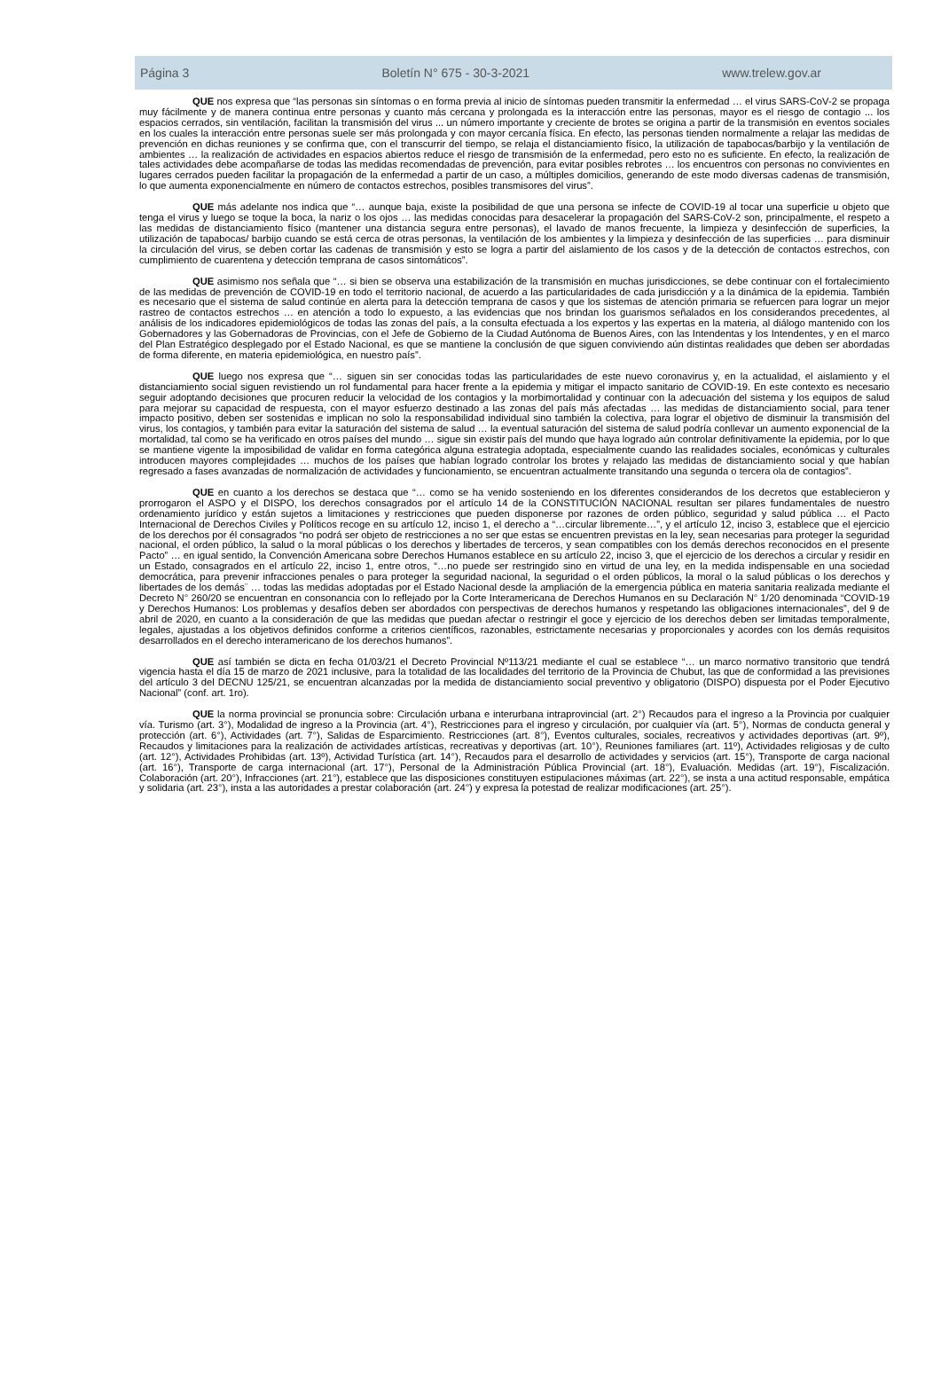Página 3 Boletín N° 675 - 30-3-2021 www.trelew.gov.ar
QUE nos expresa que “las personas sin síntomas o en forma previa al inicio de síntomas pueden transmitir la enfermedad … el virus SARS-CoV-2 se propaga muy fácilmente y de manera continua entre personas y cuanto más cercana y prolongada es la interacción entre las personas, mayor es el riesgo de contagio ... los espacios cerrados, sin ventilación, facilitan la transmisión del virus ... un número importante y creciente de brotes se origina a partir de la transmisión en eventos sociales en los cuales la interacción entre personas suele ser más prolongada y con mayor cercanía física. En efecto, las personas tienden normalmente a relajar las medidas de prevención en dichas reuniones y se confirma que, con el transcurrir del tiempo, se relaja el distanciamiento físico, la utilización de tapabocas/barbijo y la ventilación de ambientes … la realización de actividades en espacios abiertos reduce el riesgo de transmisión de la enfermedad, pero esto no es suficiente. En efecto, la realización de tales actividades debe acompañarse de todas las medidas recomendadas de prevención, para evitar posibles rebrotes … los encuentros con personas no convivientes en lugares cerrados pueden facilitar la propagación de la enfermedad a partir de un caso, a múltiples domicilios, generando de este modo diversas cadenas de transmisión, lo que aumenta exponencialmente en número de contactos estrechos, posibles transmisores del virus”.
QUE más adelante nos indica que “… aunque baja, existe la posibilidad de que una persona se infecte de COVID-19 al tocar una superficie u objeto que tenga el virus y luego se toque la boca, la nariz o los ojos … las medidas conocidas para desacelerar la propagación del SARS-CoV-2 son, principalmente, el respeto a las medidas de distanciamiento físico (mantener una distancia segura entre personas), el lavado de manos frecuente, la limpieza y desinfección de superficies, la utilización de tapabocas/ barbijo cuando se está cerca de otras personas, la ventilación de los ambientes y la limpieza y desinfección de las superficies … para disminuir la circulación del virus, se deben cortar las cadenas de transmisión y esto se logra a partir del aislamiento de los casos y de la detección de contactos estrechos, con cumplimiento de cuarentena y detección temprana de casos sintomáticos”.
QUE asimismo nos señala que “… si bien se observa una estabilización de la transmisión en muchas jurisdicciones, se debe continuar con el fortalecimiento de las medidas de prevención de COVID-19 en todo el territorio nacional, de acuerdo a las particularidades de cada jurisdicción y a la dinámica de la epidemia. También es necesario que el sistema de salud continúe en alerta para la detección temprana de casos y que los sistemas de atención primaria se refuercen para lograr un mejor rastreo de contactos estrechos … en atención a todo lo expuesto, a las evidencias que nos brindan los guarismos señalados en los considerandos precedentes, al análisis de los indicadores epidemiológicos de todas las zonas del país, a la consulta efectuada a los expertos y las expertas en la materia, al diálogo mantenido con los Gobernadores y las Gobernadoras de Provincias, con el Jefe de Gobierno de la Ciudad Autónoma de Buenos Aires, con las Intendentas y los Intendentes, y en el marco del Plan Estratégico desplegado por el Estado Nacional, es que se mantiene la conclusión de que siguen conviviendo aún distintas realidades que deben ser abordadas de forma diferente, en materia epidemiológica, en nuestro país”.
QUE luego nos expresa que “… siguen sin ser conocidas todas las particularidades de este nuevo coronavirus y, en la actualidad, el aislamiento y el distanciamiento social siguen revistiendo un rol fundamental para hacer frente a la epidemia y mitigar el impacto sanitario de COVID-19. En este contexto es necesario seguir adoptando decisiones que procuren reducir la velocidad de los contagios y la morbimortalidad y continuar con la adecuación del sistema y los equipos de salud para mejorar su capacidad de respuesta, con el mayor esfuerzo destinado a las zonas del país más afectadas … las medidas de distanciamiento social, para tener impacto positivo, deben ser sostenidas e implican no solo la responsabilidad individual sino también la colectiva, para lograr el objetivo de disminuir la transmisión del virus, los contagios, y también para evitar la saturación del sistema de salud … la eventual saturación del sistema de salud podría conllevar un aumento exponencial de la mortalidad, tal como se ha verificado en otros países del mundo … sigue sin existir país del mundo que haya logrado aún controlar definitivamente la epidemia, por lo que se mantiene vigente la imposibilidad de validar en forma categórica alguna estrategia adoptada, especialmente cuando las realidades sociales, económicas y culturales introducen mayores complejidades … muchos de los países que habían logrado controlar los brotes y relajado las medidas de distanciamiento social y que habían regresado a fases avanzadas de normalización de actividades y funcionamiento, se encuentran actualmente transitando una segunda o tercera ola de contagios”.
QUE en cuanto a los derechos se destaca que “… como se ha venido sosteniendo en los diferentes considerandos de los decretos que establecieron y prorrogaron el ASPO y el DISPO, los derechos consagrados por el artículo 14 de la CONSTITUCIÓN NACIONAL resultan ser pilares fundamentales de nuestro ordenamiento jurídico y están sujetos a limitaciones y restricciones que pueden disponerse por razones de orden público, seguridad y salud pública … el Pacto Internacional de Derechos Civiles y Políticos recoge en su artículo 12, inciso 1, el derecho a “…circular libremente…”, y el artículo 12, inciso 3, establece que el ejercicio de los derechos por él consagrados “no podrá ser objeto de restricciones a no ser que estas se encuentren previstas en la ley, sean necesarias para proteger la seguridad nacional, el orden público, la salud o la moral públicas o los derechos y libertades de terceros, y sean compatibles con los demás derechos reconocidos en el presente Pacto” … en igual sentido, la Convención Americana sobre Derechos Humanos establece en su artículo 22, inciso 3, que el ejercicio de los derechos a circular y residir en un Estado, consagrados en el artículo 22, inciso 1, entre otros, “…no puede ser restringido sino en virtud de una ley, en la medida indispensable en una sociedad democrática, para prevenir infracciones penales o para proteger la seguridad nacional, la seguridad o el orden públicos, la moral o la salud públicas o los derechos y libertades de los demás¨ … todas las medidas adoptadas por el Estado Nacional desde la ampliación de la emergencia pública en materia sanitaria realizada mediante el Decreto N° 260/20 se encuentran en consonancia con lo reflejado por la Corte Interamericana de Derechos Humanos en su Declaración N° 1/20 denominada “COVID-19 y Derechos Humanos: Los problemas y desafíos deben ser abordados con perspectivas de derechos humanos y respetando las obligaciones internacionales”, del 9 de abril de 2020, en cuanto a la consideración de que las medidas que puedan afectar o restringir el goce y ejercicio de los derechos deben ser limitadas temporalmente, legales, ajustadas a los objetivos definidos conforme a criterios científicos, razonables, estrictamente necesarias y proporcionales y acordes con los demás requisitos desarrollados en el derecho interamericano de los derechos humanos”.
QUE así también se dicta en fecha 01/03/21 el Decreto Provincial Nº113/21 mediante el cual se establece “… un marco normativo transitorio que tendrá vigencia hasta el día 15 de marzo de 2021 inclusive, para la totalidad de las localidades del territorio de la Provincia de Chubut, las que de conformidad a las previsiones del artículo 3 del DECNU 125/21, se encuentran alcanzadas por la medida de distanciamiento social preventivo y obligatorio (DISPO) dispuesta por el Poder Ejecutivo Nacional” (conf. art. 1ro).
QUE la norma provincial se pronuncia sobre: Circulación urbana e interurbana intraprovincial (art. 2°) Recaudos para el ingreso a la Provincia por cualquier vía. Turismo (art. 3°), Modalidad de ingreso a la Provincia (art. 4°), Restricciones para el ingreso y circulación, por cualquier vía (art. 5°), Normas de conducta general y protección (art. 6°), Actividades (art. 7°), Salidas de Esparcimiento. Restricciones (art. 8°), Eventos culturales, sociales, recreativos y actividades deportivas (art. 9º), Recaudos y limitaciones para la realización de actividades artísticas, recreativas y deportivas (art. 10°), Reuniones familiares (art. 11º), Actividades religiosas y de culto (art. 12°), Actividades Prohibidas (art. 13º), Actividad Turística (art. 14°), Recaudos para el desarrollo de actividades y servicios (art. 15°), Transporte de carga nacional (art. 16°), Transporte de carga internacional (art. 17°), Personal de la Administración Pública Provincial (art. 18°), Evaluación. Medidas (art. 19°), Fiscalización. Colaboración (art. 20°), Infracciones (art. 21°), establece que las disposiciones constituyen estipulaciones máximas (art. 22°), se insta a una actitud responsable, empática y solidaria (art. 23°), insta a las autoridades a prestar colaboración (art. 24°) y expresa la potestad de realizar modificaciones (art. 25°).